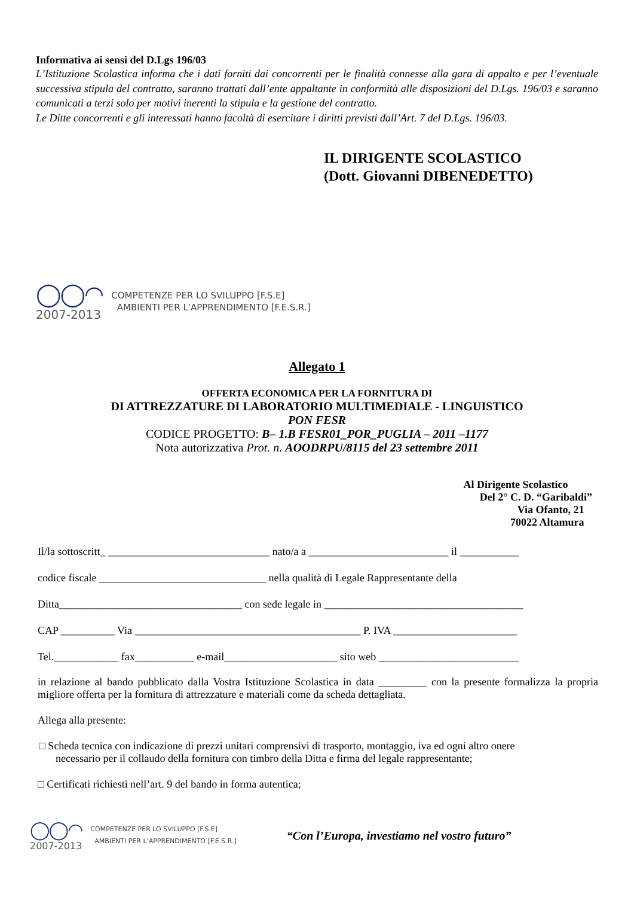Informativa ai sensi del D.Lgs 196/03
L’Istituzione Scolastica informa che i dati forniti dai concorrenti per le finalità connesse alla gara di appalto e per l’eventuale successiva stipula del contratto, saranno trattati dall’ente appaltante in conformità alle disposizioni del D.Lgs. 196/03 e saranno comunicati a terzi solo per motivi inerenti la stipula e la gestione del contratto.
Le Ditte concorrenti e gli interessati hanno facoltà di esercitare i diritti previsti dall’Art. 7 del D.Lgs. 196/03.
IL DIRIGENTE SCOLASTICO
(Dott. Giovanni DIBENEDETTO)
◯◯◠
2007-2013
COMPETENZE PER LO SVILUPPO [F.S.E]
AMBIENTI PER L'APPRENDIMENTO [F.E.S.R.]
Allegato 1
OFFERTA ECONOMICA PER LA FORNITURA DI
DI ATTREZZATURE DI LABORATORIO MULTIMEDIALE - LINGUISTICO
PON FESR
CODICE PROGETTO: B– 1.B FESR01_POR_PUGLIA – 2011 –1177
Nota autorizzativa Prot. n. AOODRPU/8115 del 23 settembre 2011
Al Dirigente Scolastico
Del 2° C. D. “Garibaldi”
Via Ofanto, 21
70022 Altamura
Il/la sottoscritt_ ______________________________ nato/a a __________________________ il ___________
codice fiscale _______________________________ nella qualità di Legale Rappresentante della
Ditta__________________________________ con sede legale in _____________________________________
CAP __________ Via __________________________________________ P. IVA _______________________
Tel.____________ fax___________ e-mail_____________________ sito web __________________________
in relazione al bando pubblicato dalla Vostra Istituzione Scolastica in data _________ con la presente formalizza la propria migliore offerta per la fornitura di attrezzature e materiali come da scheda dettagliata.
Allega alla presente:
□ Scheda tecnica con indicazione di prezzi unitari comprensivi di trasporto, montaggio, iva ed ogni altro onere necessario per il collaudo della fornitura con timbro della Ditta e firma del legale rappresentante;
□ Certificati richiesti nell’art. 9 del bando in forma autentica;
◯◯◠
2007-2013
COMPETENZE PER LO SVILUPPO [F.S.E]
AMBIENTI PER L'APPRENDIMENTO [F.E.S.R.]
“Con l’Europa, investiamo nel vostro futuro”